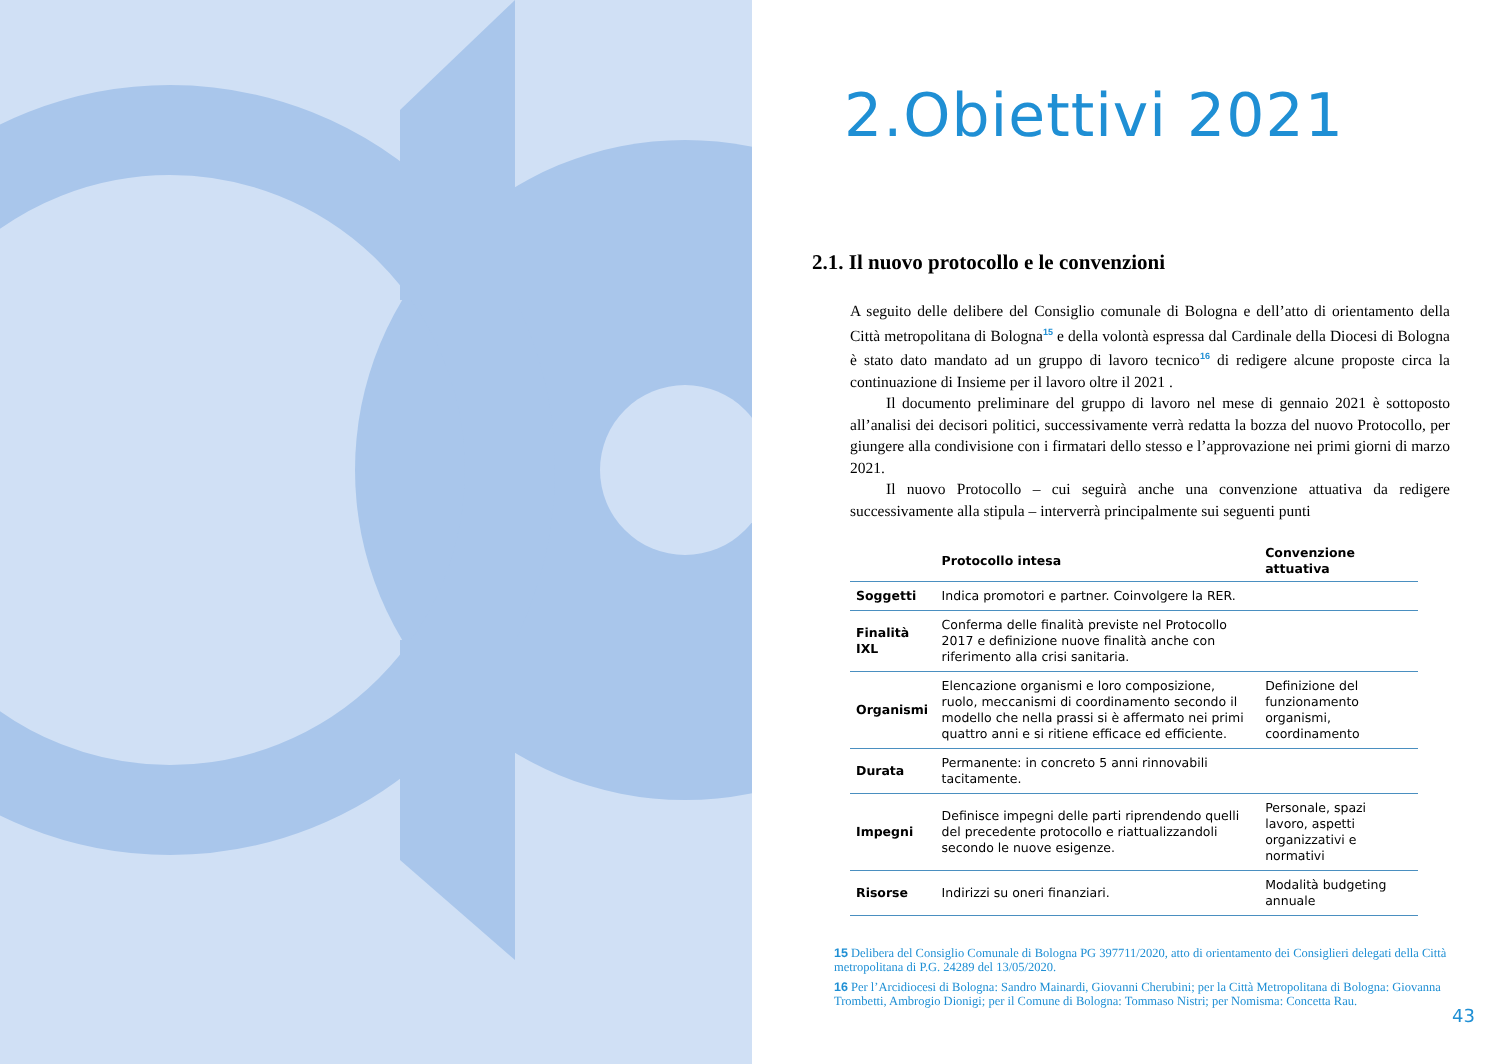2.Obiettivi 2021
2.1. Il nuovo protocollo e le convenzioni
A seguito delle delibere del Consiglio comunale di Bologna e dell’atto di orientamento della Città metropolitana di Bologna<sup>15</sup> e della volontà espressa dal Cardinale della Diocesi di Bologna è stato dato mandato ad un gruppo di lavoro tecnico<sup>16</sup> di redigere alcune proposte circa la continuazione di Insieme per il lavoro oltre il 2021 .
Il documento preliminare del gruppo di lavoro nel mese di gennaio 2021 è sottoposto all’analisi dei decisori politici, successivamente verrà redatta la bozza del nuovo Protocollo, per giungere alla condivisione con i firmatari dello stesso e l’approvazione nei primi giorni di marzo 2021.
Il nuovo Protocollo – cui seguirà anche una convenzione attuativa da redigere successivamente alla stipula – interverrà principalmente sui seguenti punti
| | Protocollo intesa | Convenzione attuativa |
| --- | --- | --- |
| Soggetti | Indica promotori e partner. Coinvolgere la RER. | |
| Finalità IXL | Conferma delle finalità previste nel Protocollo 2017 e definizione nuove finalità anche con riferimento alla crisi sanitaria. | |
| Organismi | Elencazione organismi e loro composizione, ruolo, meccanismi di coordinamento secondo il modello che nella prassi si è affermato nei primi quattro anni e si ritiene efficace ed efficiente. | Definizione del funzionamento organismi, coordinamento |
| Durata | Permanente: in concreto 5 anni rinnovabili tacitamente. | |
| Impegni | Definisce impegni delle parti riprendendo quelli del precedente protocollo e riattualizzandoli secondo le nuove esigenze. | Personale, spazi lavoro, aspetti organizzativi e normativi |
| Risorse | Indirizzi su oneri finanziari. | Modalità budgeting annuale |
15 Delibera del Consiglio Comunale di Bologna PG 397711/2020, atto di orientamento dei Consiglieri delegati della Città metropolitana di P.G. 24289 del 13/05/2020.
16 Per l’Arcidiocesi di Bologna: Sandro Mainardi, Giovanni Cherubini; per la Città Metropolitana di Bologna: Giovanna Trombetti, Ambrogio Dionigi; per il Comune di Bologna: Tommaso Nistri; per Nomisma: Concetta Rau.
43